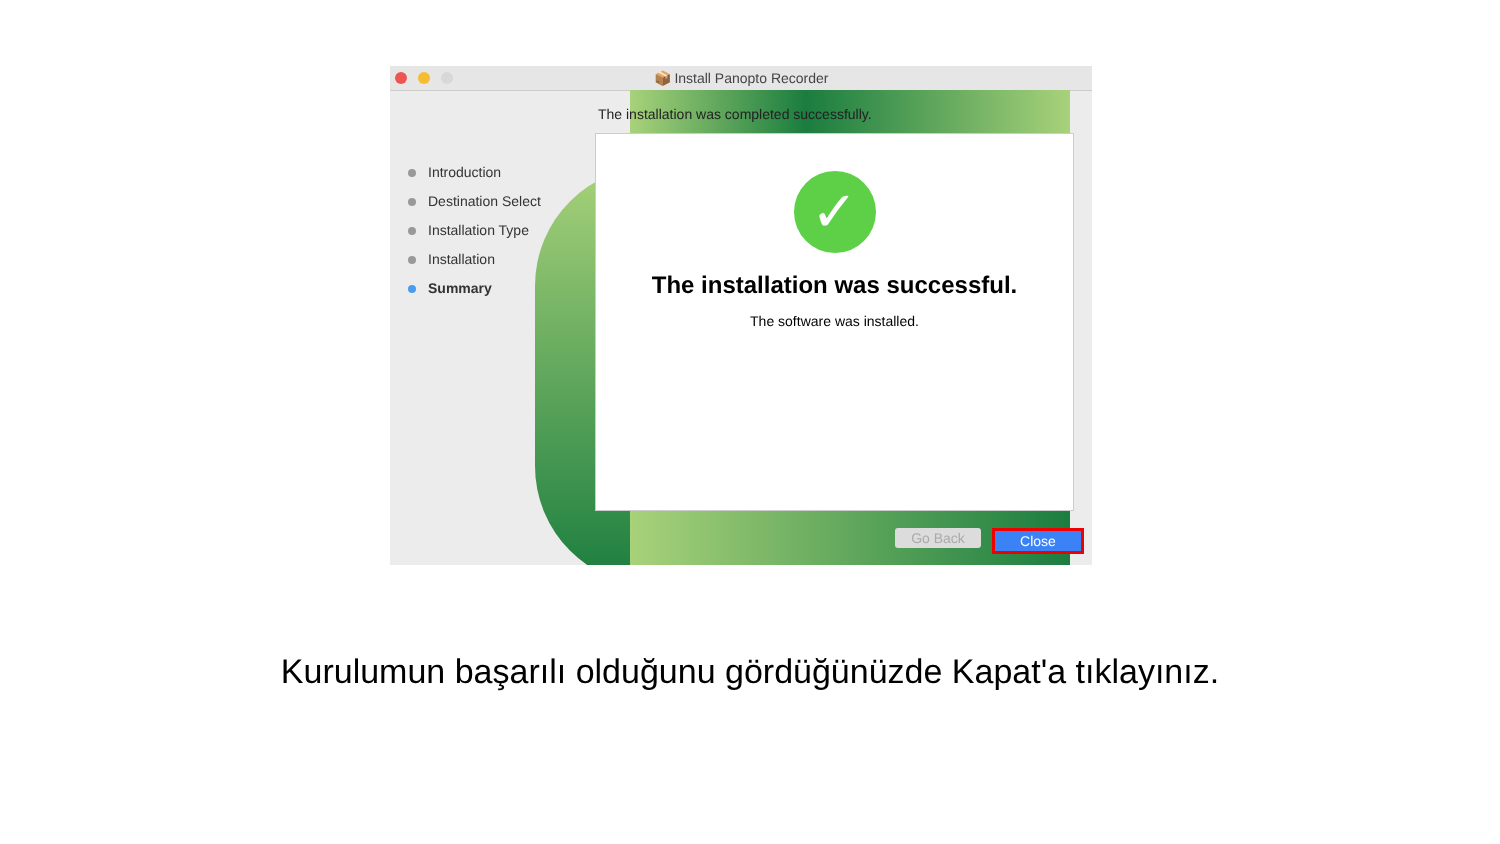📦 Install Panopto Recorder
The installation was completed successfully.
Introduction
Destination Select
Installation Type
Installation
Summary
✓
The installation was successful.
The software was installed.
Go Back Close
Kurulumun başarılı olduğunu gördüğünüzde Kapat'a tıklayınız.